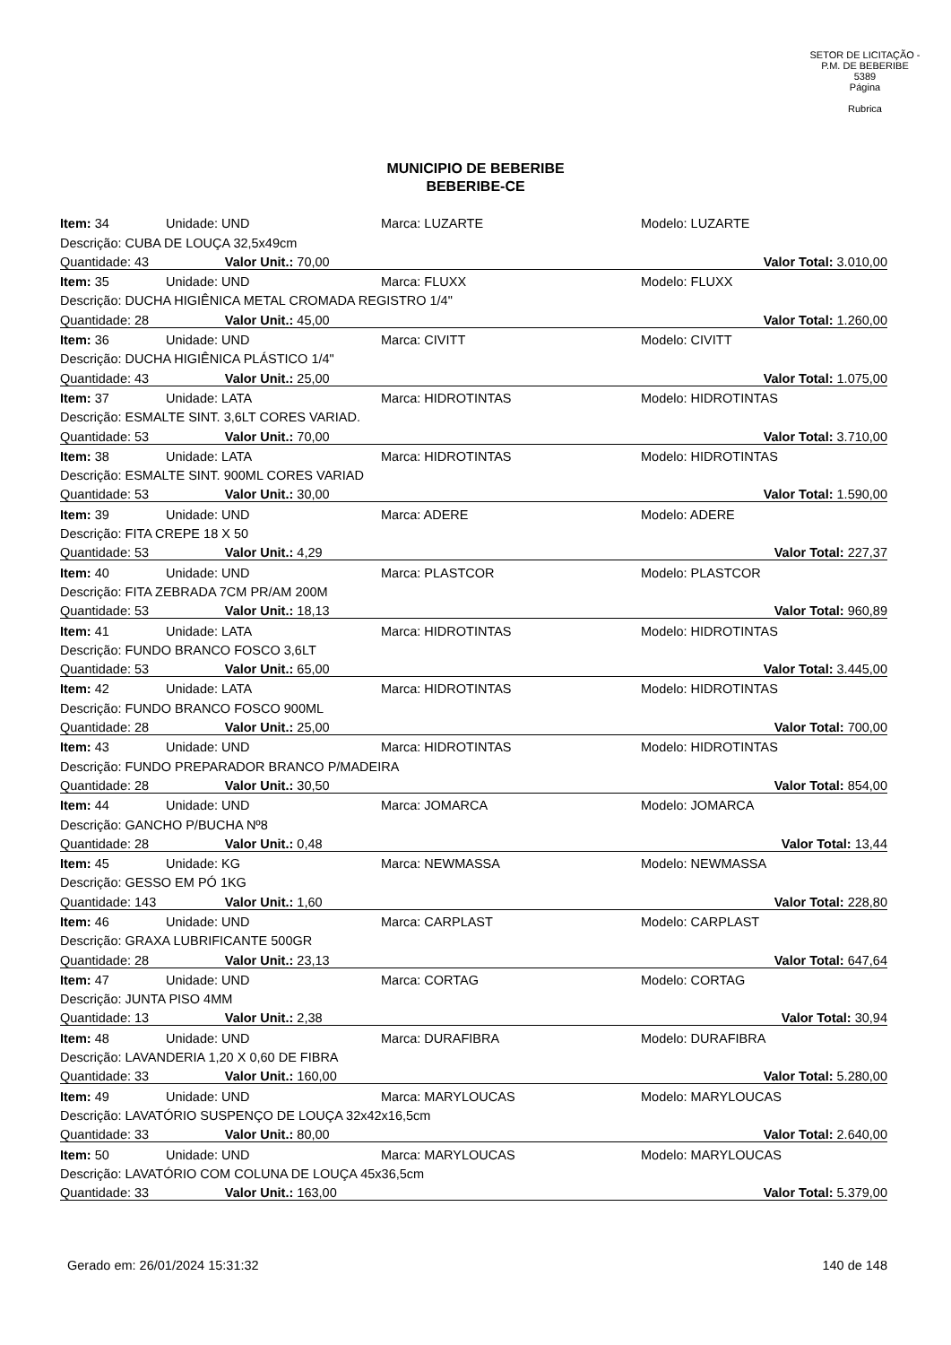SETOR DE LICITAÇÃO - P.M. DE BEBERIBE
5389
Página
Rubrica
MUNICIPIO DE BEBERIBE
BEBERIBE-CE
| Item: 34 | Unidade: UND | Marca: LUZARTE | Modelo: LUZARTE |
| Descrição: CUBA DE LOUÇA 32,5x49cm | | | |
| Quantidade: 43 Valor Unit.: 70,00 | | | Valor Total: 3.010,00 |
| Item: 35 | Unidade: UND | Marca: FLUXX | Modelo: FLUXX |
| Descrição: DUCHA HIGIÊNICA METAL CROMADA REGISTRO 1/4" | | | |
| Quantidade: 28 Valor Unit.: 45,00 | | | Valor Total: 1.260,00 |
| Item: 36 | Unidade: UND | Marca: CIVITT | Modelo: CIVITT |
| Descrição: DUCHA HIGIÊNICA PLÁSTICO 1/4" | | | |
| Quantidade: 43 Valor Unit.: 25,00 | | | Valor Total: 1.075,00 |
| Item: 37 | Unidade: LATA | Marca: HIDROTINTAS | Modelo: HIDROTINTAS |
| Descrição: ESMALTE SINT. 3,6LT CORES VARIAD. | | | |
| Quantidade: 53 Valor Unit.: 70,00 | | | Valor Total: 3.710,00 |
| Item: 38 | Unidade: LATA | Marca: HIDROTINTAS | Modelo: HIDROTINTAS |
| Descrição: ESMALTE SINT. 900ML CORES VARIAD | | | |
| Quantidade: 53 Valor Unit.: 30,00 | | | Valor Total: 1.590,00 |
| Item: 39 | Unidade: UND | Marca: ADERE | Modelo: ADERE |
| Descrição: FITA CREPE 18 X 50 | | | |
| Quantidade: 53 Valor Unit.: 4,29 | | | Valor Total: 227,37 |
| Item: 40 | Unidade: UND | Marca: PLASTCOR | Modelo: PLASTCOR |
| Descrição: FITA ZEBRADA 7CM PR/AM 200M | | | |
| Quantidade: 53 Valor Unit.: 18,13 | | | Valor Total: 960,89 |
| Item: 41 | Unidade: LATA | Marca: HIDROTINTAS | Modelo: HIDROTINTAS |
| Descrição: FUNDO BRANCO FOSCO 3,6LT | | | |
| Quantidade: 53 Valor Unit.: 65,00 | | | Valor Total: 3.445,00 |
| Item: 42 | Unidade: LATA | Marca: HIDROTINTAS | Modelo: HIDROTINTAS |
| Descrição: FUNDO BRANCO FOSCO 900ML | | | |
| Quantidade: 28 Valor Unit.: 25,00 | | | Valor Total: 700,00 |
| Item: 43 | Unidade: UND | Marca: HIDROTINTAS | Modelo: HIDROTINTAS |
| Descrição: FUNDO PREPARADOR BRANCO P/MADEIRA | | | |
| Quantidade: 28 Valor Unit.: 30,50 | | | Valor Total: 854,00 |
| Item: 44 | Unidade: UND | Marca: JOMARCA | Modelo: JOMARCA |
| Descrição: GANCHO P/BUCHA Nº8 | | | |
| Quantidade: 28 Valor Unit.: 0,48 | | | Valor Total: 13,44 |
| Item: 45 | Unidade: KG | Marca: NEWMASSA | Modelo: NEWMASSA |
| Descrição: GESSO EM PÓ 1KG | | | |
| Quantidade: 143 Valor Unit.: 1,60 | | | Valor Total: 228,80 |
| Item: 46 | Unidade: UND | Marca: CARPLAST | Modelo: CARPLAST |
| Descrição: GRAXA LUBRIFICANTE 500GR | | | |
| Quantidade: 28 Valor Unit.: 23,13 | | | Valor Total: 647,64 |
| Item: 47 | Unidade: UND | Marca: CORTAG | Modelo: CORTAG |
| Descrição: JUNTA PISO 4MM | | | |
| Quantidade: 13 Valor Unit.: 2,38 | | | Valor Total: 30,94 |
| Item: 48 | Unidade: UND | Marca: DURAFIBRA | Modelo: DURAFIBRA |
| Descrição: LAVANDERIA 1,20 X 0,60 DE FIBRA | | | |
| Quantidade: 33 Valor Unit.: 160,00 | | | Valor Total: 5.280,00 |
| Item: 49 | Unidade: UND | Marca: MARYLOUCAS | Modelo: MARYLOUCAS |
| Descrição: LAVATÓRIO SUSPENÇO DE LOUÇA 32x42x16,5cm | | | |
| Quantidade: 33 Valor Unit.: 80,00 | | | Valor Total: 2.640,00 |
| Item: 50 | Unidade: UND | Marca: MARYLOUCAS | Modelo: MARYLOUCAS |
| Descrição: LAVATÓRIO COM COLUNA DE LOUÇA 45x36,5cm | | | |
| Quantidade: 33 Valor Unit.: 163,00 | | | Valor Total: 5.379,00 |
Gerado em: 26/01/2024 15:31:32 140 de 148